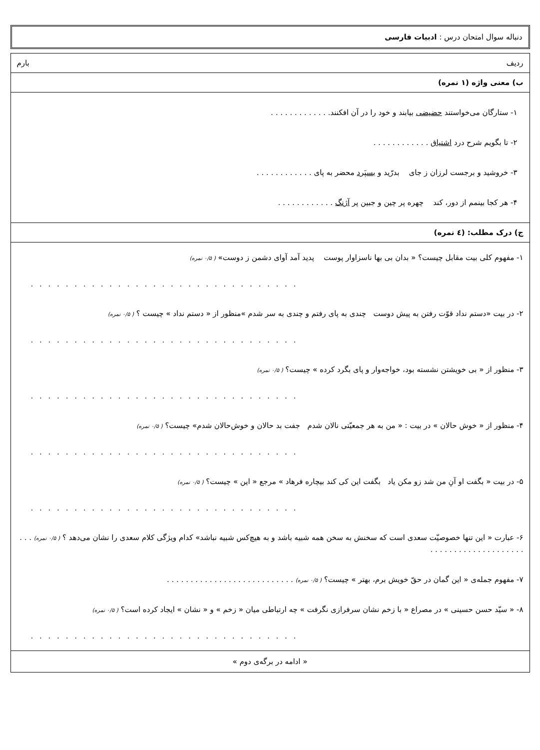دنباله سوال امتحان درس : ادبیات فارسی
ردیف بارم
ب) معنی واژه (۱ نمره)
۱- ستارگان می‌خواستند حضیضی بیابند و خود را در آن افکنند. . . . . . . . . . . . .
۲- تا بگویم شرح درد اشتیاق . . . . . . . . . . . .
۳- خروشید و برجست لرزان ز جای بدرّید و بسپَرد محضر به پای . . . . . . . . . . . .
۴- هر کجا بینمم از دور، کند چهره پر چین و جبین پر آژنگ . . . . . . . . . . . .
ج) درک مطلب: (٤ نمره)
۱- مفهوم کلی بیت مقابل چیست؟ « بدان بی بها ناسزاوار پوست پدید آمد آوای دشمن ز دوست» ( ۰/۵ نمره)
. . . . . . . . . . . . . . . . . . . . . . . . . . . . . . .
۲- در بیت «دستم نداد قوّت رفتن به پیش دوست چندی به پای رفتم و چندی به سر شدم »منظور از « دستم نداد » چیست ؟ ( ۰/۵ نمره)
. . . . . . . . . . . . . . . . . . . . . . . . . . . . . . .
۳- منظور از « بی خویشتن نشسته بود، خواجه‌وار و پای بگرد کرده » چیست؟ ( ۰/۵ نمره)
. . . . . . . . . . . . . . . . . . . . . . . . . . . . . . .
۴- منظور از « خوش حالان » در بیت : « من به هر جمعیّتی نالان شدم جفت بد حالان و خوش‌حالان شدم» چیست؟ ( ۰/۵ نمره)
. . . . . . . . . . . . . . . . . . . . . . . . . . . . . . .
۵- در بیت « بگفت او آنِ من شد زو مکن یاد بگفت این کی کند بیچاره فرهاد » مرجع « این » چیست؟ ( ۰/۵ نمره)
. . . . . . . . . . . . . . . . . . . . . . . . . . . . . . .
۶- عبارت « این تنها خصوصیّت سعدی است که سخنش به سخن همه شبیه باشد و به هیچ‌کس شبیه نباشد» کدام ویژگی کلام سعدی را نشان می‌دهد ؟ ( ۰/۵ نمره) . . . . . . . . . . . . . . . . . . . . . . .
۷- مفهوم جمله‌ی « این گمان در حقّ خویش برم، بهتر » چیست؟ ( ۰/۵ نمره) . . . . . . . . . . . . . . . . . . . . . . . . . . .
۸- « سیّد حسن حسینی » در مصراع « با زخم نشان سرفرازی نگرفت » چه ارتباطی میان « زخم » و « نشان » ایجاد کرده است؟ ( ۰/۵ نمره)
. . . . . . . . . . . . . . . . . . . . . . . . . . . . . . .
« ادامه در برگه‌ی دوم »